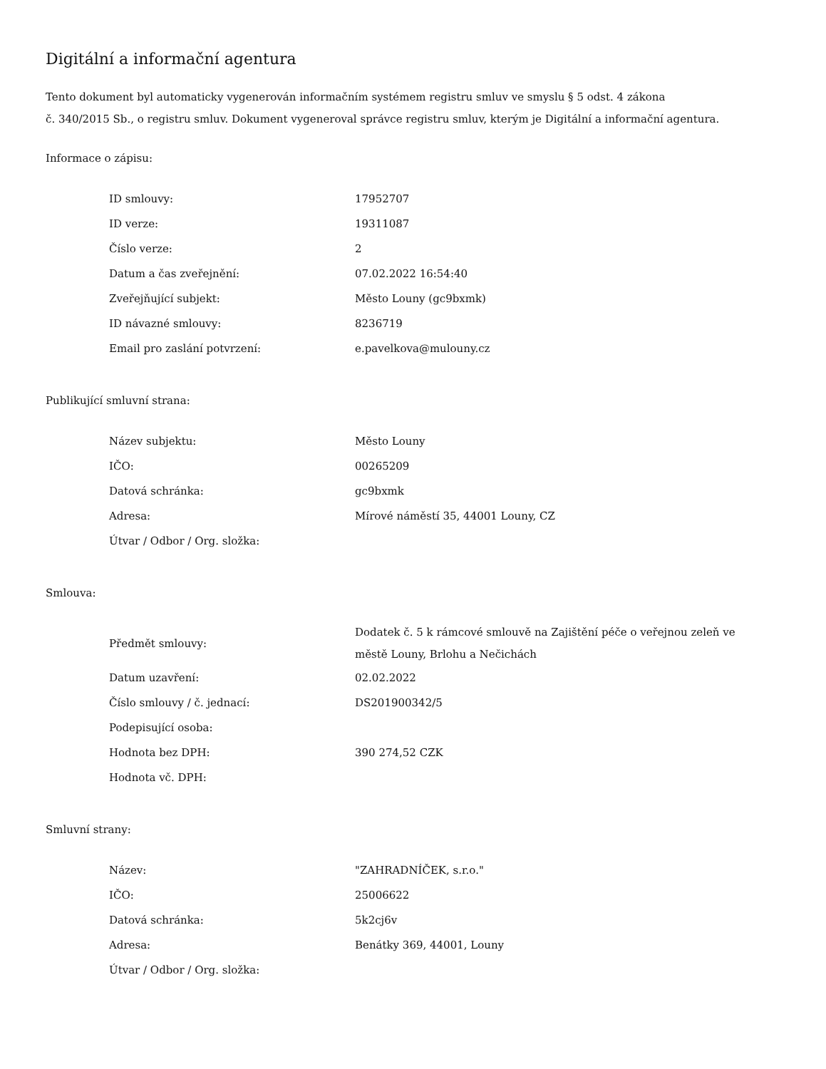Digitální a informační agentura
Tento dokument byl automaticky vygenerován informačním systémem registru smluv ve smyslu § 5 odst. 4 zákona
č. 340/2015 Sb., o registru smluv. Dokument vygeneroval správce registru smluv, kterým je Digitální a informační agentura.
Informace o zápisu:
| ID smlouvy: | 17952707 |
| ID verze: | 19311087 |
| Číslo verze: | 2 |
| Datum a čas zveřejnění: | 07.02.2022 16:54:40 |
| Zveřejňující subjekt: | Město Louny (gc9bxmk) |
| ID návazné smlouvy: | 8236719 |
| Email pro zaslání potvrzení: | e.pavelkova@mulouny.cz |
Publikující smluvní strana:
| Název subjektu: | Město Louny |
| IČO: | 00265209 |
| Datová schránka: | gc9bxmk |
| Adresa: | Mírové náměstí 35, 44001 Louny, CZ |
| Útvar / Odbor / Org. složka: | |
Smlouva:
| Předmět smlouvy: | Dodatek č. 5 k rámcové smlouvě na Zajištění péče o veřejnou zeleň ve městě Louny, Brlohu a Nečichách |
| Datum uzavření: | 02.02.2022 |
| Číslo smlouvy / č. jednací: | DS201900342/5 |
| Podepisující osoba: | |
| Hodnota bez DPH: | 390 274,52 CZK |
| Hodnota vč. DPH: | |
Smluvní strany:
| Název: | "ZAHRADNÍČEK, s.r.o." |
| IČO: | 25006622 |
| Datová schránka: | 5k2cj6v |
| Adresa: | Benátky 369, 44001, Louny |
| Útvar / Odbor / Org. složka: | |